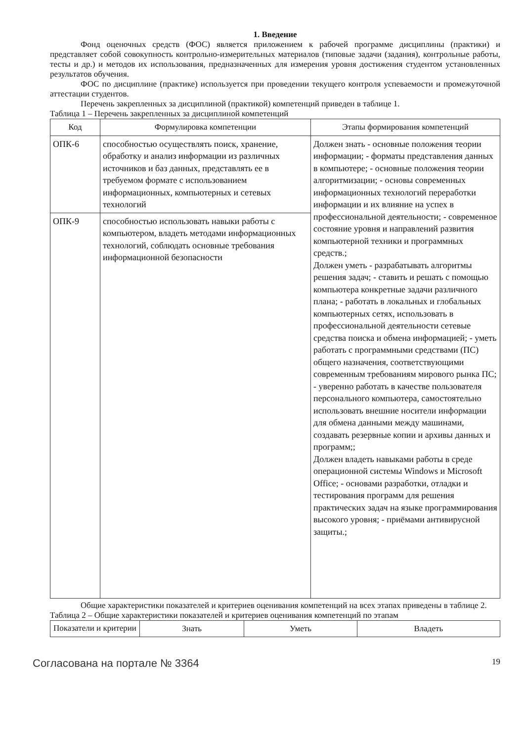1. Введение
Фонд оценочных средств (ФОС) является приложением к рабочей программе дисциплины (практики) и представляет собой совокупность контрольно-измерительных материалов (типовые задачи (задания), контрольные работы, тесты и др.) и методов их использования, предназначенных для измерения уровня достижения студентом установленных результатов обучения.
ФОС по дисциплине (практике) используется при проведении текущего контроля успеваемости и промежуточной аттестации студентов.
Перечень закрепленных за дисциплиной (практикой) компетенций приведен в таблице 1.
Таблица 1 – Перечень закрепленных за дисциплиной компетенций
| Код | Формулировка компетенции | Этапы формирования компетенций |
| --- | --- | --- |
| ОПК-6 | способностью осуществлять поиск, хранение, обработку и анализ информации из различных источников и баз данных, представлять ее в требуемом формате с использованием информационных, компьютерных и сетевых технологий | Должен знать - основные положения теории информации; - форматы представления данных в компьютере; - основные положения теории алгоритмизации; - основы современных информационных технологий переработки информации и их влияние на успех в профессиональной деятельности; - современное состояние уровня и направлений развития компьютерной техники и программных средств.; Должен уметь - разрабатывать алгоритмы решения задач; - ставить и решать с помощью компьютера конкретные задачи различного плана; - работать в локальных и глобальных компьютерных сетях, использовать в профессиональной деятельности сетевые средства поиска и обмена информацией; - уметь работать с программными средствами (ПС) общего назначения, соответствующими современным требованиям мирового рынка ПС; - уверенно работать в качестве пользователя персонального компьютера, самостоятельно использовать внешние носители информации для обмена данными между машинами, создавать резервные копии и архивы данных и программ;; Должен владеть навыками работы в среде операционной системы Windows и Microsoft Office; - основами разработки, отладки и тестирования программ для решения практических задач на языке программирования высокого уровня; - приёмами антивирусной защиты.; |
| ОПК-9 | способностью использовать навыки работы с компьютером, владеть методами информационных технологий, соблюдать основные требования информационной безопасности | |
Общие характеристики показателей и критериев оценивания компетенций на всех этапах приведены в таблице 2.
Таблица 2 – Общие характеристики показателей и критериев оценивания компетенций по этапам
| Показатели и критерии | Знать | Уметь | Владеть |
| --- | --- | --- | --- |
Согласована на портале № 3364 19